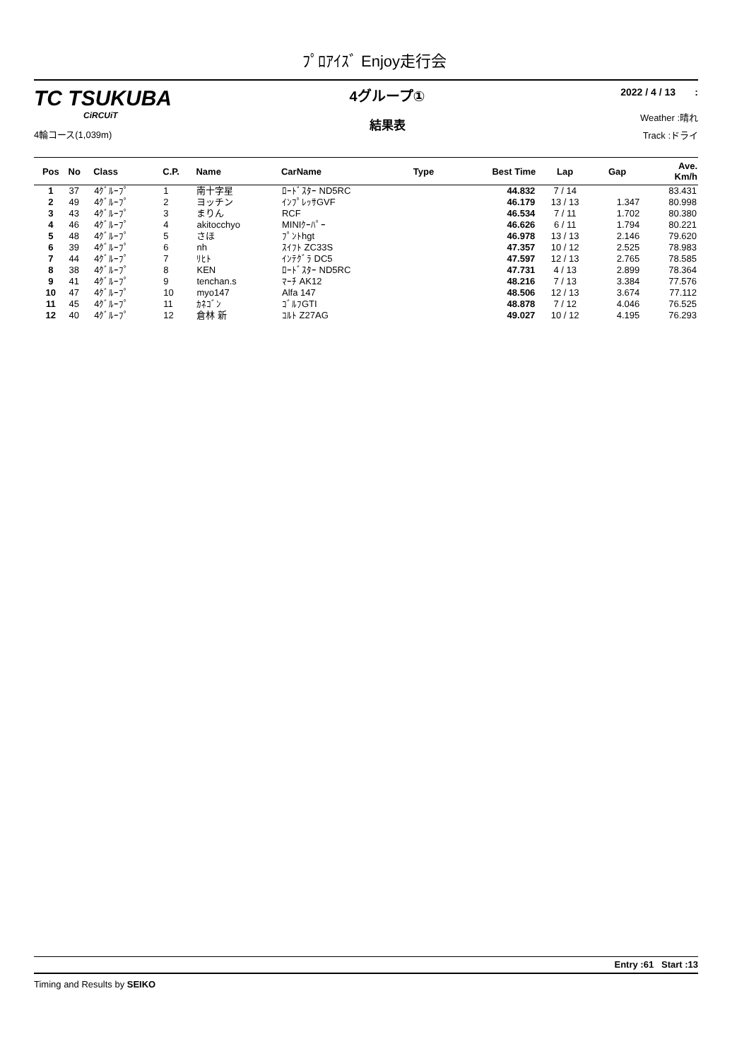ﾌﾟﾛｱｲｽﾞ Enjoy走行会
TC TSUKUBA
CiRCUiT
4輪コース(1,039m)
4グループ①
結果表
2022 / 4 / 13 :
Weather :晴れ
Track :ドライ
| Pos | No | Class | C.P. | Name | CarName | Type | Best Time | Lap | Gap | Ave. Km/h |
| --- | --- | --- | --- | --- | --- | --- | --- | --- | --- | --- |
| 1 | 37 | 4ｸﾞﾙｰﾌﾟ | 1 | 南十字星 | ﾛｰﾄﾞｽﾀｰ ND5RC | | 44.832 | 7 / 14 | | 83.431 |
| 2 | 49 | 4ｸﾞﾙｰﾌﾟ | 2 | ヨッチン | ｲﾝﾌﾟﾚｯｻGVF | | 46.179 | 13 / 13 | 1.347 | 80.998 |
| 3 | 43 | 4ｸﾞﾙｰﾌﾟ | 3 | まりん | RCF | | 46.534 | 7 / 11 | 1.702 | 80.380 |
| 4 | 46 | 4ｸﾞﾙｰﾌﾟ | 4 | akitocchyo | MINIｸｰﾊﾟｰ | | 46.626 | 6 / 11 | 1.794 | 80.221 |
| 5 | 48 | 4ｸﾞﾙｰﾌﾟ | 5 | さほ | ﾌﾟﾝﾄhgt | | 46.978 | 13 / 13 | 2.146 | 79.620 |
| 6 | 39 | 4ｸﾞﾙｰﾌﾟ | 6 | nh | ｽｲﾌﾄ ZC33S | | 47.357 | 10 / 12 | 2.525 | 78.983 |
| 7 | 44 | 4ｸﾞﾙｰﾌﾟ | 7 | ﾘﾋﾄ | ｲﾝﾃｸﾞﾗ DC5 | | 47.597 | 12 / 13 | 2.765 | 78.585 |
| 8 | 38 | 4ｸﾞﾙｰﾌﾟ | 8 | KEN | ﾛｰﾄﾞｽﾀｰ ND5RC | | 47.731 | 4 / 13 | 2.899 | 78.364 |
| 9 | 41 | 4ｸﾞﾙｰﾌﾟ | 9 | tenchan.s | ﾏｰﾁ AK12 | | 48.216 | 7 / 13 | 3.384 | 77.576 |
| 10 | 47 | 4ｸﾞﾙｰﾌﾟ | 10 | myo147 | Alfa 147 | | 48.506 | 12 / 13 | 3.674 | 77.112 |
| 11 | 45 | 4ｸﾞﾙｰﾌﾟ | 11 | ｶﾈｺﾞﾝ | ｺﾞﾙﾌGTI | | 48.878 | 7 / 12 | 4.046 | 76.525 |
| 12 | 40 | 4ｸﾞﾙｰﾌﾟ | 12 | 倉林 新 | ｺﾙﾄ Z27AG | | 49.027 | 10 / 12 | 4.195 | 76.293 |
Entry :61 Start :13
Timing and Results by SEIKO